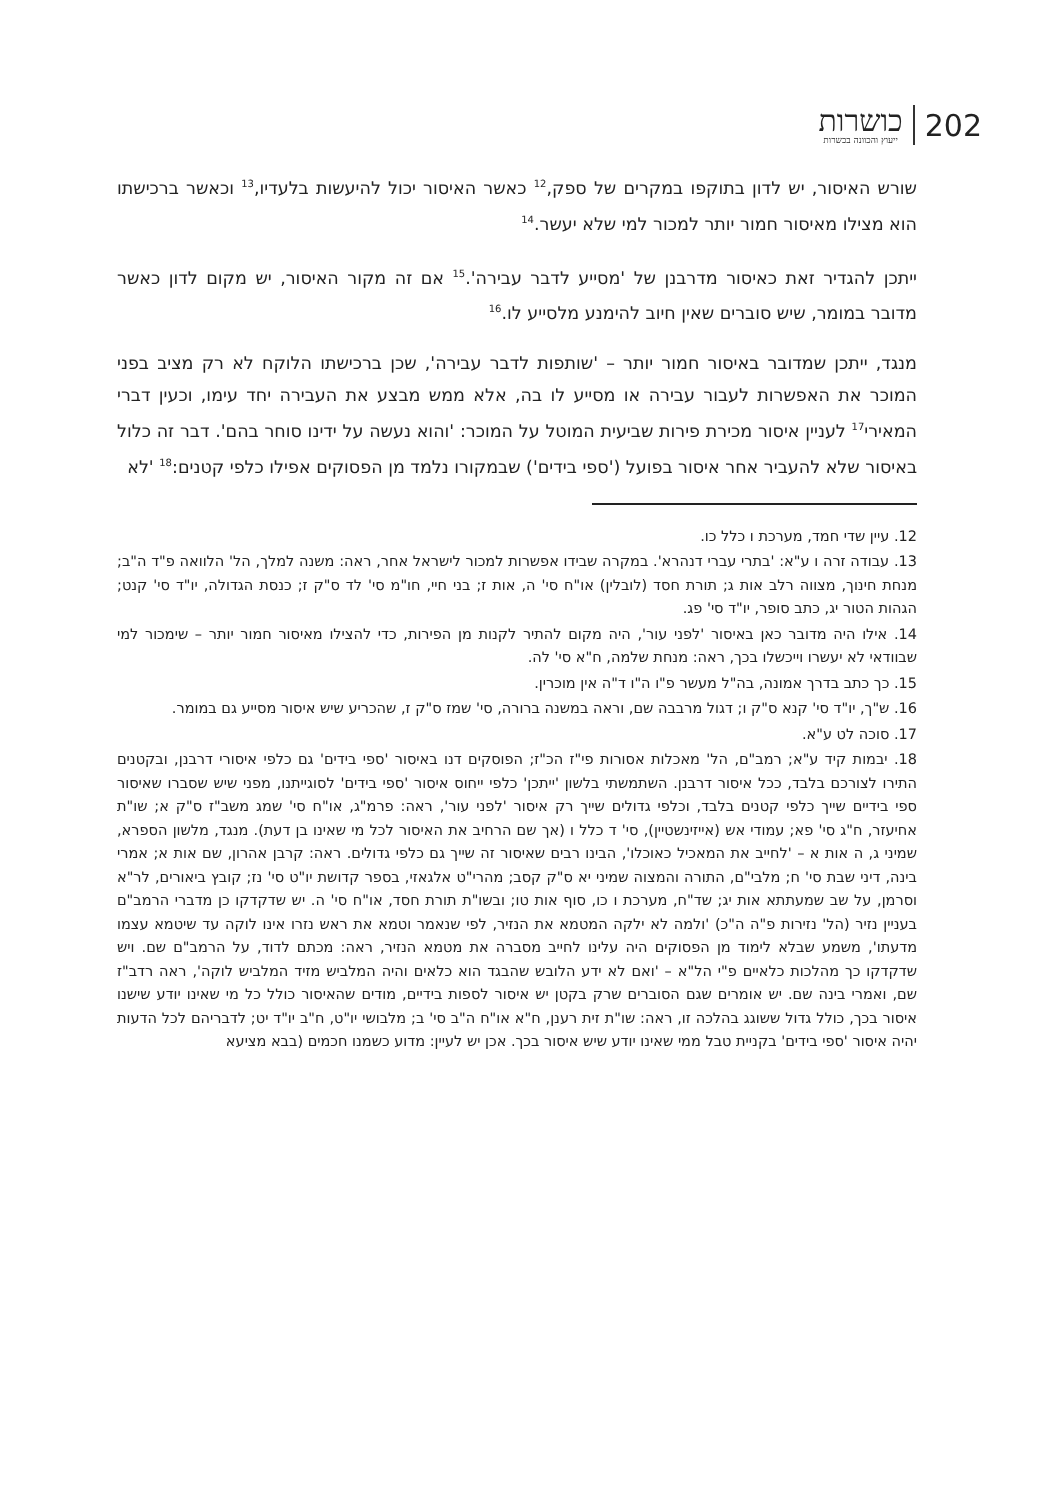כושרות
ייעוץ והכוונה בכשרות
202
שורש האיסור, יש לדון בתוקפו במקרים של ספק,<sup>12</sup> כאשר האיסור יכול להיעשות בלעדיו,<sup>13</sup> וכאשר ברכישתו הוא מצילו מאיסור חמור יותר למכור למי שלא יעשר.<sup>14</sup>
ייתכן להגדיר זאת כאיסור מדרבנן של 'מסייע לדבר עבירה'.<sup>15</sup> אם זה מקור האיסור, יש מקום לדון כאשר מדובר במומר, שיש סוברים שאין חיוב להימנע מלסייע לו.<sup>16</sup>
מנגד, ייתכן שמדובר באיסור חמור יותר – 'שותפות לדבר עבירה', שכן ברכישתו הלוקח לא רק מציב בפני המוכר את האפשרות לעבור עבירה או מסייע לו בה, אלא ממש מבצע את העבירה יחד עימו, וכעין דברי המאירי<sup>17</sup> לעניין איסור מכירת פירות שביעית המוטל על המוכר: 'והוא נעשה על ידינו סוחר בהם'. דבר זה כלול באיסור שלא להעביר אחר איסור בפועל ('ספי בידים') שבמקורו נלמד מן הפסוקים אפילו כלפי קטנים:<sup>18</sup> 'לא
12. עיין שדי חמד, מערכת ו כלל כו.
13. עבודה זרה ו ע"א: 'בתרי עברי דנהרא'. במקרה שבידו אפשרות למכור לישראל אחר, ראה: משנה למלך, הל' הלוואה פ"ד ה"ב; מנחת חינוך, מצווה רלב אות ג; תורת חסד (לובלין) או"ח סי' ה, אות ז; בני חיי, חו"מ סי' לד ס"ק ז; כנסת הגדולה, יו"ד סי' קנט; הגהות הטור יג, כתב סופר, יו"ד סי' פג.
14. אילו היה מדובר כאן באיסור 'לפני עור', היה מקום להתיר לקנות מן הפירות, כדי להצילו מאיסור חמור יותר – שימכור למי שבוודאי לא יעשרו וייכשלו בכך, ראה: מנחת שלמה, ח"א סי' לה.
15. כך כתב בדרך אמונה, בה"ל מעשר פ"ו ה"ו ד"ה אין מוכרין.
16. ש"ך, יו"ד סי' קנא ס"ק ו; דגול מרבבה שם, וראה במשנה ברורה, סי' שמז ס"ק ז, שהכריע שיש איסור מסייע גם במומר.
17. סוכה לט ע"א.
18. יבמות קיד ע"א; רמב"ם, הל' מאכלות אסורות פי"ז הכ"ז; הפוסקים דנו באיסור 'ספי בידים' גם כלפי איסורי דרבנן, ובקטנים התירו לצורכם בלבד, ככל איסור דרבנן. השתמשתי בלשון 'ייתכן' כלפי ייחוס איסור 'ספי בידים' לסוגייתנו, מפני שיש שסברו שאיסור ספי בידיים שייך כלפי קטנים בלבד, וכלפי גדולים שייך רק איסור 'לפני עור', ראה: פרמ"ג, או"ח סי' שמג משב"ז ס"ק א; שו"ת אחיעזר, ח"ג סי' פא; עמודי אש (אייזינשטיין), סי' ד כלל ו (אך שם הרחיב את האיסור לכל מי שאינו בן דעת). מנגד, מלשון הספרא, שמיני ג, ה אות א – 'לחייב את המאכיל כאוכלו', הבינו רבים שאיסור זה שייך גם כלפי גדולים. ראה: קרבן אהרון, שם אות א; אמרי בינה, דיני שבת סי' ח; מלבי"ם, התורה והמצוה שמיני יא ס"ק קסב; מהרי"ט אלגאזי, בספר קדושת יו"ט סי' נז; קובץ ביאורים, לר"א וסרמן, על שב שמעתתא אות יג; שד"ח, מערכת ו כו, סוף אות טו; ובשו"ת תורת חסד, או"ח סי' ה. יש שדקדקו כן מדברי הרמב"ם בעניין נזיר (הל' נזירות פ"ה ה"כ) 'ולמה לא ילקה המטמא את הנזיר, לפי שנאמר וטמא את ראש נזרו אינו לוקה עד שיטמא עצמו מדעתו', משמע שבלא לימוד מן הפסוקים היה עלינו לחייב מסברה את מטמא הנזיר, ראה: מכתם לדוד, על הרמב"ם שם. ויש שדקדקו כך מהלכות כלאיים פ"י הל"א – 'ואם לא ידע הלובש שהבגד הוא כלאים והיה המלביש מזיד המלביש לוקה', ראה רדב"ז שם, ואמרי בינה שם. יש אומרים שגם הסוברים שרק בקטן יש איסור לספות בידיים, מודים שהאיסור כולל כל מי שאינו יודע שישנו איסור בכך, כולל גדול ששוגג בהלכה זו, ראה: שו"ת זית רענן, ח"א או"ח ה"ב סי' ב; מלבושי יו"ט, ח"ב יו"ד יט; לדבריהם לכל הדעות יהיה איסור 'ספי בידים' בקניית טבל ממי שאינו יודע שיש איסור בכך. אכן יש לעיין: מדוע כשמנו חכמים (בבא מציעא